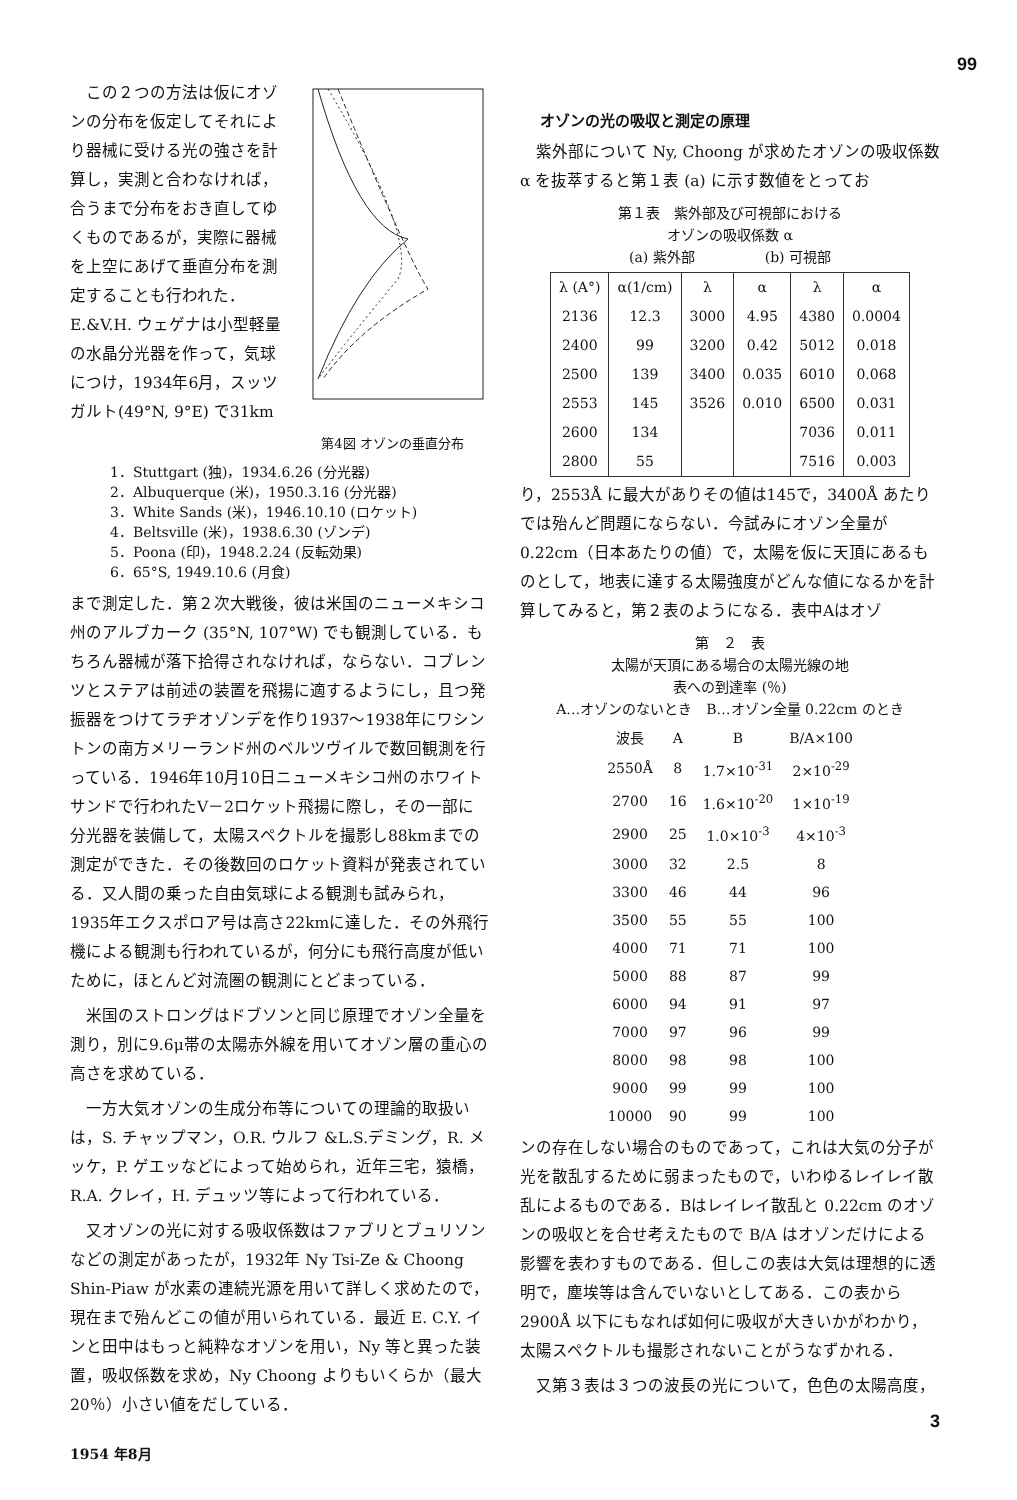99
第4図 オゾンの垂直分布
この２つの方法は仮にオゾンの分布を仮定してそれにより器械に受ける光の強さを計算し，実測と合わなければ，合うまで分布をおき直してゆくものであるが，実際に器械を上空にあげて垂直分布を測定することも行われた．E.&V.H. ウェゲナは小型軽量の水晶分光器を作って，気球につけ，1934年6月，スッツガルト(49°N, 9°E) で31km
1．Stuttgart (独)，1934.6.26 (分光器)
2．Albuquerque (米)，1950.3.16 (分光器)
3．White Sands (米)，1946.10.10 (ロケット)
4．Beltsville (米)，1938.6.30 (ゾンデ)
5．Poona (印)，1948.2.24 (反転効果)
6．65°S, 1949.10.6 (月食)
まで測定した．第２次大戦後，彼は米国のニューメキシコ州のアルブカーク (35°N, 107°W) でも観測している．もちろん器械が落下拾得されなければ，ならない．コブレンツとステアは前述の装置を飛揚に適するようにし，且つ発振器をつけてラヂオゾンデを作り1937〜1938年にワシントンの南方メリーランド州のベルツヴイルで数回観測を行っている．1946年10月10日ニューメキシコ州のホワイトサンドで行われたV－2ロケット飛揚に際し，その一部に分光器を装備して，太陽スペクトルを撮影し88kmまでの測定ができた．その後数回のロケット資料が発表されている．又人間の乗った自由気球による観測も試みられ，1935年エクスポロア号は高さ22kmに達した．その外飛行機による観測も行われているが，何分にも飛行高度が低いために，ほとんど対流圏の観測にとどまっている．
米国のストロングはドブソンと同じ原理でオゾン全量を測り，別に9.6μ帯の太陽赤外線を用いてオゾン層の重心の高さを求めている．
一方大気オゾンの生成分布等についての理論的取扱いは，S. チャップマン，O.R. ウルフ &L.S.デミング，R. メッケ，P. ゲエッなどによって始められ，近年三宅，猿橋，R.A. クレイ，H. デュッツ等によって行われている．
又オゾンの光に対する吸収係数はファブリとブュリソンなどの測定があったが，1932年 Ny Tsi-Ze & Choong Shin-Piaw が水素の連続光源を用いて詳しく求めたので，現在まで殆んどこの値が用いられている．最近 E. C.Y. インと田中はもっと純粋なオゾンを用い，Ny 等と異った装置，吸収係数を求め，Ny Choong よりもいくらか（最大20％）小さい値をだしている．
1954 年8月
オゾンの光の吸収と測定の原理
紫外部について Ny, Choong が求めたオゾンの吸収係数 α を抜萃すると第１表 (a) に示す数値をとってお
第１表　紫外部及び可視部における
オゾンの吸収係数 α
(a) 紫外部　　　　　(b) 可視部
| λ (A°) | α(1/cm) | λ | α | λ | α |
| --- | --- | --- | --- | --- | --- |
| 2136 | 12.3 | 3000 | 4.95 | 4380 | 0.0004 |
| 2400 | 99 | 3200 | 0.42 | 5012 | 0.018 |
| 2500 | 139 | 3400 | 0.035 | 6010 | 0.068 |
| 2553 | 145 | 3526 | 0.010 | 6500 | 0.031 |
| 2600 | 134 | | | 7036 | 0.011 |
| 2800 | 55 | | | 7516 | 0.003 |
り，2553Å に最大がありその値は145で，3400Å あたりでは殆んど問題にならない．今試みにオゾン全量が 0.22cm（日本あたりの値）で，太陽を仮に天頂にあるものとして，地表に達する太陽強度がどんな値になるかを計算してみると，第２表のようになる．表中Aはオゾ
第　２　表
太陽が天頂にある場合の太陽光線の地
表への到達率 (％)
A…オゾンのないとき　B…オゾン全量 0.22cm のとき
| 波長 | A | B | B/A×100 |
| --- | --- | --- | --- |
| 2550Å | 8 | 1.7×10<sup>-31</sup> | 2×10<sup>-29</sup> |
| 2700 | 16 | 1.6×10<sup>-20</sup> | 1×10<sup>-19</sup> |
| 2900 | 25 | 1.0×10<sup>-3</sup> | 4×10<sup>-3</sup> |
| 3000 | 32 | 2.5 | 8 |
| 3300 | 46 | 44 | 96 |
| 3500 | 55 | 55 | 100 |
| 4000 | 71 | 71 | 100 |
| 5000 | 88 | 87 | 99 |
| 6000 | 94 | 91 | 97 |
| 7000 | 97 | 96 | 99 |
| 8000 | 98 | 98 | 100 |
| 9000 | 99 | 99 | 100 |
| 10000 | 90 | 99 | 100 |
ンの存在しない場合のものであって，これは大気の分子が光を散乱するために弱まったもので，いわゆるレイレイ散乱によるものである．Bはレイレイ散乱と 0.22cm のオゾンの吸収とを合せ考えたもので B/A はオゾンだけによる影響を表わすものである．但しこの表は大気は理想的に透明で，塵埃等は含んでいないとしてある．この表から 2900Å 以下にもなれば如何に吸収が大きいかがわかり，太陽スペクトルも撮影されないことがうなずかれる．
又第３表は３つの波長の光について，色色の太陽高度，
3